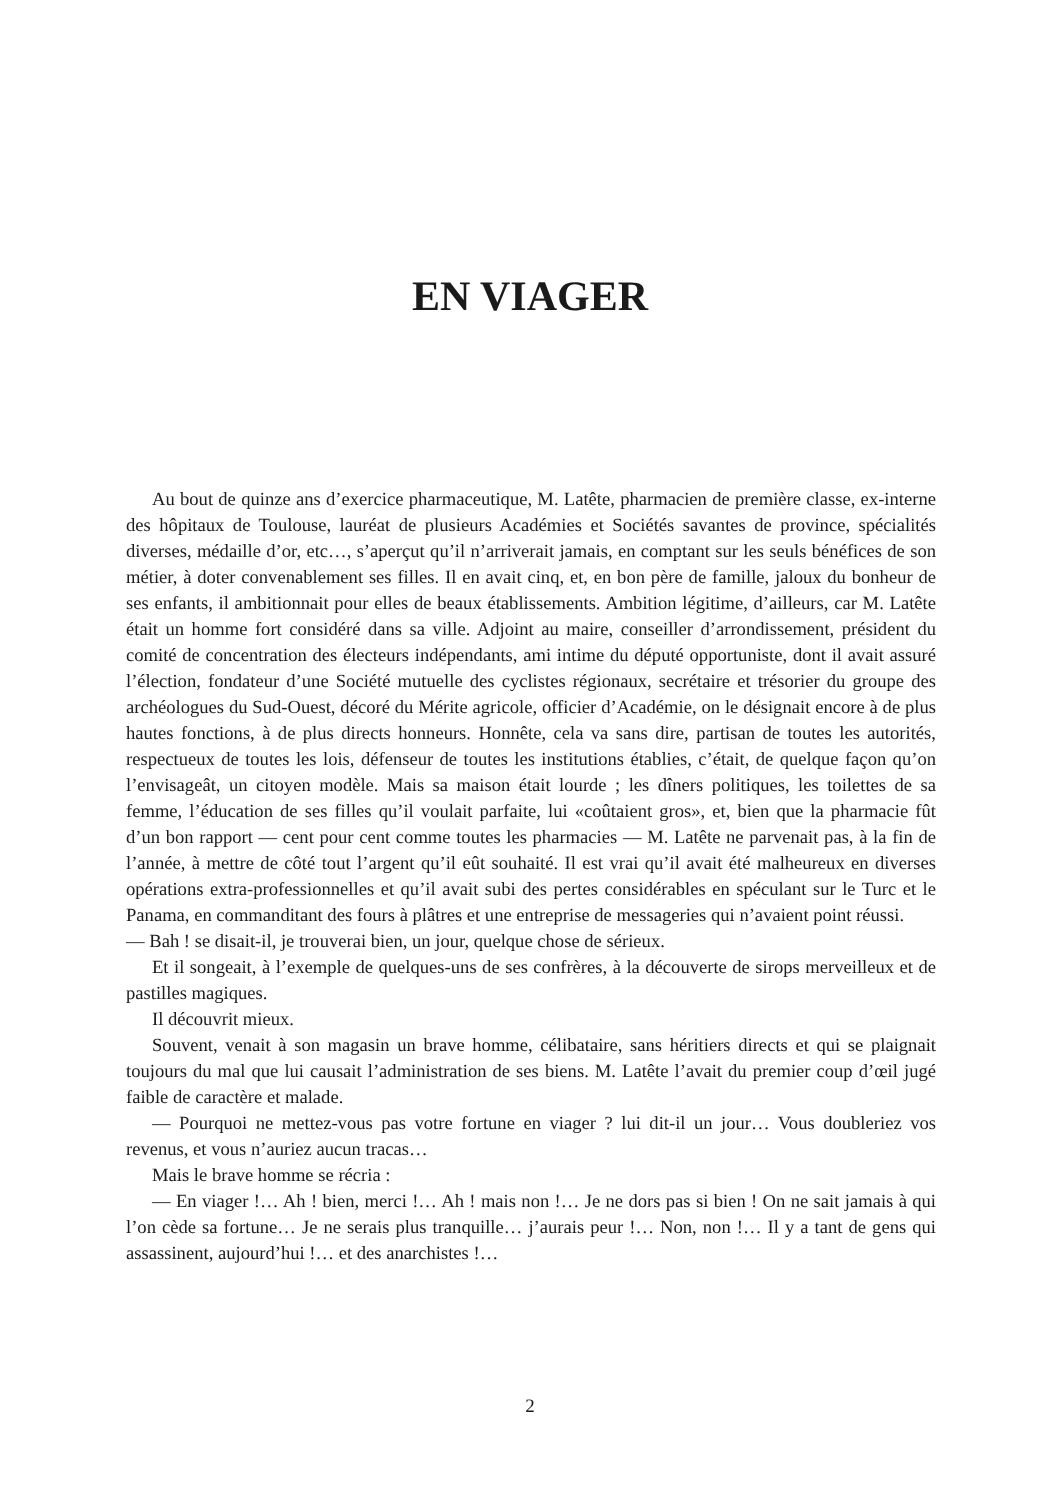EN VIAGER
Au bout de quinze ans d’exercice pharmaceutique, M. Latête, pharmacien de première classe, ex-interne des hôpitaux de Toulouse, lauréat de plusieurs Académies et Sociétés savantes de province, spécialités diverses, médaille d’or, etc…, s’aperçut qu’il n’arriverait jamais, en comptant sur les seuls bénéfices de son métier, à doter convenablement ses filles. Il en avait cinq, et, en bon père de famille, jaloux du bonheur de ses enfants, il ambitionnait pour elles de beaux établissements. Ambition légitime, d’ailleurs, car M. Latête était un homme fort considéré dans sa ville. Adjoint au maire, conseiller d’arrondissement, président du comité de concentration des électeurs indépendants, ami intime du député opportuniste, dont il avait assuré l’élection, fondateur d’une Société mutuelle des cyclistes régionaux, secrétaire et trésorier du groupe des archéologues du Sud-Ouest, décoré du Mérite agricole, officier d’Académie, on le désignait encore à de plus hautes fonctions, à de plus directs honneurs. Honnête, cela va sans dire, partisan de toutes les autorités, respectueux de toutes les lois, défenseur de toutes les institutions établies, c’était, de quelque façon qu’on l’envisageât, un citoyen modèle. Mais sa maison était lourde ; les dîners politiques, les toilettes de sa femme, l’éducation de ses filles qu’il voulait parfaite, lui «coûtaient gros», et, bien que la pharmacie fût d’un bon rapport — cent pour cent comme toutes les pharmacies — M. Latête ne parvenait pas, à la fin de l’année, à mettre de côté tout l’argent qu’il eût souhaité. Il est vrai qu’il avait été malheureux en diverses opérations extra-professionnelles et qu’il avait subi des pertes considérables en spéculant sur le Turc et le Panama, en commanditant des fours à plâtres et une entreprise de messageries qui n’avaient point réussi.
— Bah ! se disait-il, je trouverai bien, un jour, quelque chose de sérieux.
Et il songeait, à l’exemple de quelques-uns de ses confrères, à la découverte de sirops merveilleux et de pastilles magiques.
Il découvrit mieux.
Souvent, venait à son magasin un brave homme, célibataire, sans héritiers directs et qui se plaignait toujours du mal que lui causait l’administration de ses biens. M. Latête l’avait du premier coup d’œil jugé faible de caractère et malade.
— Pourquoi ne mettez-vous pas votre fortune en viager ? lui dit-il un jour… Vous doubleriez vos revenus, et vous n’auriez aucun tracas…
Mais le brave homme se récria :
— En viager !… Ah ! bien, merci !… Ah ! mais non !… Je ne dors pas si bien ! On ne sait jamais à qui l’on cède sa fortune… Je ne serais plus tranquille… j’aurais peur !… Non, non !… Il y a tant de gens qui assassinent, aujourd’hui !… et des anarchistes !…
2